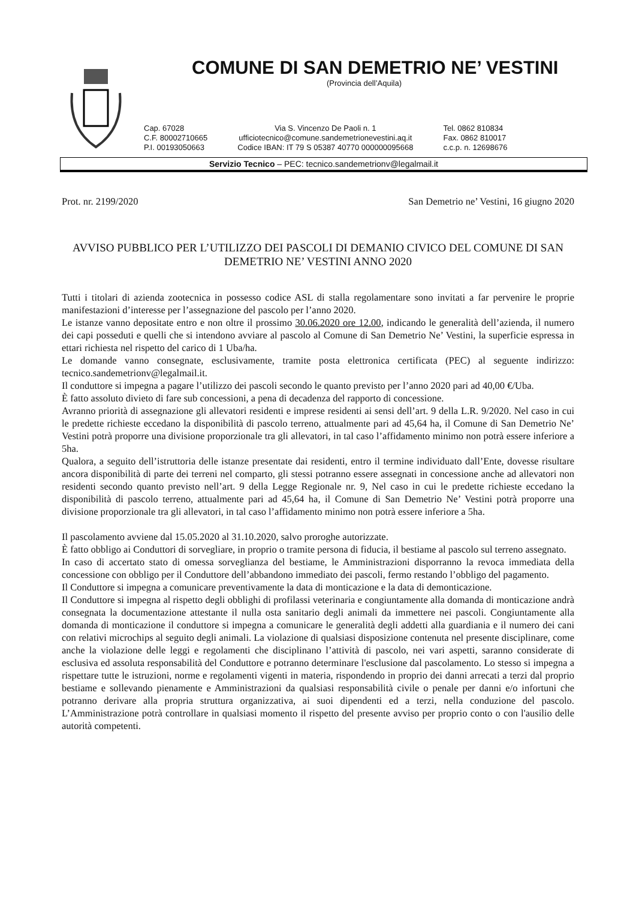COMUNE DI SAN DEMETRIO NE’ VESTINI
(Provincia dell’Aquila)
Cap. 67028
C.F. 80002710665
P.I. 00193050663
Via S. Vincenzo De Paoli n. 1
ufficiotecnico@comune.sandemetrionevestini.aq.it
Codice IBAN: IT 79 S 05387 40770 000000095668
Tel. 0862 810834
Fax. 0862 810017
c.c.p. n. 12698676
Servizio Tecnico – PEC: tecnico.sandemetrionv@legalmail.it
Prot. nr. 2199/2020 San Demetrio ne’ Vestini, 16 giugno 2020
AVVISO PUBBLICO PER L’UTILIZZO DEI PASCOLI DI DEMANIO CIVICO DEL COMUNE DI SAN DEMETRIO NE’ VESTINI ANNO 2020
Tutti i titolari di azienda zootecnica in possesso codice ASL di stalla regolamentare sono invitati a far pervenire le proprie manifestazioni d’interesse per l’assegnazione del pascolo per l’anno 2020.
Le istanze vanno depositate entro e non oltre il prossimo 30.06.2020 ore 12.00, indicando le generalità dell’azienda, il numero dei capi posseduti e quelli che si intendono avviare al pascolo al Comune di San Demetrio Ne’ Vestini, la superficie espressa in ettari richiesta nel rispetto del carico di 1 Uba/ha.
Le domande vanno consegnate, esclusivamente, tramite posta elettronica certificata (PEC) al seguente indirizzo: tecnico.sandemetrionv@legalmail.it.
Il conduttore si impegna a pagare l’utilizzo dei pascoli secondo le quanto previsto per l’anno 2020 pari ad 40,00 €/Uba.
È fatto assoluto divieto di fare sub concessioni, a pena di decadenza del rapporto di concessione.
Avranno priorità di assegnazione gli allevatori residenti e imprese residenti ai sensi dell’art. 9 della L.R. 9/2020. Nel caso in cui le predette richieste eccedano la disponibilità di pascolo terreno, attualmente pari ad 45,64 ha, il Comune di San Demetrio Ne’ Vestini potrà proporre una divisione proporzionale tra gli allevatori, in tal caso l’affidamento minimo non potrà essere inferiore a 5ha.
Qualora, a seguito dell’istruttoria delle istanze presentate dai residenti, entro il termine individuato dall’Ente, dovesse risultare ancora disponibilità di parte dei terreni nel comparto, gli stessi potranno essere assegnati in concessione anche ad allevatori non residenti secondo quanto previsto nell’art. 9 della Legge Regionale nr. 9, Nel caso in cui le predette richieste eccedano la disponibilità di pascolo terreno, attualmente pari ad 45,64 ha, il Comune di San Demetrio Ne’ Vestini potrà proporre una divisione proporzionale tra gli allevatori, in tal caso l’affidamento minimo non potrà essere inferiore a 5ha.
Il pascolamento avviene dal 15.05.2020 al 31.10.2020, salvo proroghe autorizzate.
È fatto obbligo ai Conduttori di sorvegliare, in proprio o tramite persona di fiducia, il bestiame al pascolo sul terreno assegnato.
In caso di accertato stato di omessa sorveglianza del bestiame, le Amministrazioni disporranno la revoca immediata della concessione con obbligo per il Conduttore dell’abbandono immediato dei pascoli, fermo restando l’obbligo del pagamento.
Il Conduttore si impegna a comunicare preventivamente la data di monticazione e la data di demonticazione.
Il Conduttore si impegna al rispetto degli obblighi di profilassi veterinaria e congiuntamente alla domanda di monticazione andrà consegnata la documentazione attestante il nulla osta sanitario degli animali da immettere nei pascoli. Congiuntamente alla domanda di monticazione il conduttore si impegna a comunicare le generalità degli addetti alla guardiania e il numero dei cani con relativi microchips al seguito degli animali. La violazione di qualsiasi disposizione contenuta nel presente disciplinare, come anche la violazione delle leggi e regolamenti che disciplinano l’attività di pascolo, nei vari aspetti, saranno considerate di esclusiva ed assoluta responsabilità del Conduttore e potranno determinare l'esclusione dal pascolamento. Lo stesso si impegna a rispettare tutte le istruzioni, norme e regolamenti vigenti in materia, rispondendo in proprio dei danni arrecati a terzi dal proprio bestiame e sollevando pienamente e Amministrazioni da qualsiasi responsabilità civile o penale per danni e/o infortuni che potranno derivare alla propria struttura organizzativa, ai suoi dipendenti ed a terzi, nella conduzione del pascolo. L’Amministrazione potrà controllare in qualsiasi momento il rispetto del presente avviso per proprio conto o con l'ausilio delle autorità competenti.